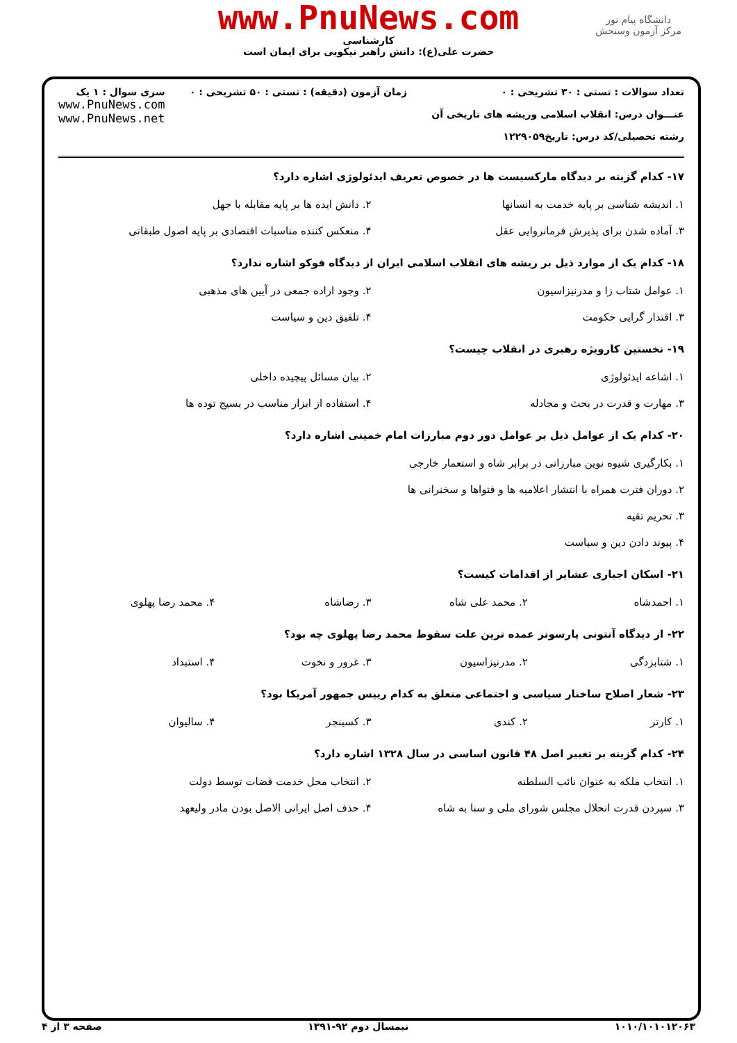www.PnuNews.com
کارشناسی
حضرت علی(ع): دانش راهبر نیکویی برای ایمان است
دانشگاه پیام نور
مرکز آزمون وسنجش
تعداد سوالات : تستی : ۳۰ تشریحی : ۰
عنـــوان درس: انقلاب اسلامی وریشه های تاریخی آن
رشته تحصیلی/کد درس: تاریخ۱۲۲۹۰۵۹
زمان آزمون (دقیقه) : تستی : ۵۰ تشریحی : ۰
سری سوال : ۱ یک
www.PnuNews.com
www.PnuNews.net
۱۷- کدام گزینه بر دیدگاه مارکسیست ها در خصوص تعریف ایدئولوژی اشاره دارد؟
۱. اندیشه شناسی بر پایه خدمت به انسانها
۲. دانش ایده ها بر پایه مقابله با جهل
۳. آماده شدن برای پذیرش فرمانروایی عقل
۴. منعکس کننده مناسبات اقتصادی بر پایه اصول طبقاتی
۱۸- کدام یک از موارد ذیل بر ریشه های انقلاب اسلامی ایران از دیدگاه فوکو اشاره ندارد؟
۱. عوامل شتاب زا و مدرنیزاسیون
۲. وجود اراده جمعی در آیین های مذهبی
۳. اقتدار گرایی حکومت
۴. تلفیق دین و سیاست
۱۹- نخستین کارویژه رهبری در انقلاب چیست؟
۱. اشاعه ایدئولوژی
۲. بیان مسائل پیچیده داخلی
۳. مهارت و قدرت در بحث و مجادله
۴. استفاده از ابزار مناسب در بسیج توده ها
۲۰- کدام یک از عوامل ذیل بر عوامل دور دوم مبارزات امام خمینی اشاره دارد؟
۱. بکارگیری شیوه نوین مبارزاتی در برابر شاه و استعمار خارجی
۲. دوران فترت همراه با انتشار اعلامیه ها و فتواها و سخنرانی ها
۳. تحریم تقیه
۴. پیوند دادن دین و سیاست
۲۱- اسکان اجباری عشایر از اقدامات کیست؟
۱. احمدشاه
۲. محمد علی شاه
۳. رضاشاه
۴. محمد رضا پهلوی
۲۲- از دیدگاه آنتونی پارسونز عمده ترین علت سقوط محمد رضا پهلوی چه بود؟
۱. شتابزدگی
۲. مدرنیزاسیون
۳. غرور و نخوت
۴. استبداد
۲۳- شعار اصلاح ساختار سیاسی و اجتماعی متعلق به کدام رییس جمهور آمریکا بود؟
۱. کارتر
۲. کندی
۳. کسینجر
۴. سالیوان
۲۴- کدام گزینه بر تغییر اصل ۴۸ قانون اساسی در سال ۱۳۲۸ اشاره دارد؟
۱. انتخاب ملکه به عنوان نائب السلطنه
۲. انتخاب محل خدمت قضات توسط دولت
۳. سپردن قدرت انحلال مجلس شورای ملی و سنا به شاه
۴. حذف اصل ایرانی الاصل بودن مادر ولیعهد
۱۰۱۰/۱۰۱۰۱۲۰۶۳ نیمسال دوم ۹۲-۱۳۹۱ صفحه ۳ از ۴